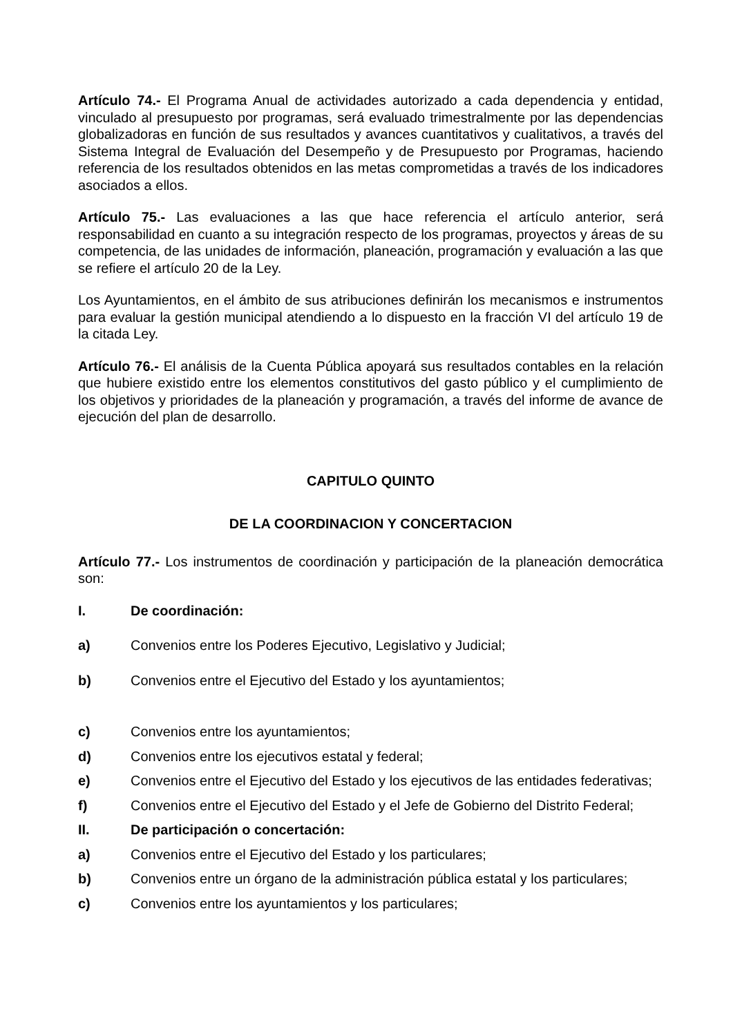Artículo 74.- El Programa Anual de actividades autorizado a cada dependencia y entidad, vinculado al presupuesto por programas, será evaluado trimestralmente por las dependencias globalizadoras en función de sus resultados y avances cuantitativos y cualitativos, a través del Sistema Integral de Evaluación del Desempeño y de Presupuesto por Programas, haciendo referencia de los resultados obtenidos en las metas comprometidas a través de los indicadores asociados a ellos.
Artículo 75.- Las evaluaciones a las que hace referencia el artículo anterior, será responsabilidad en cuanto a su integración respecto de los programas, proyectos y áreas de su competencia, de las unidades de información, planeación, programación y evaluación a las que se refiere el artículo 20 de la Ley.
Los Ayuntamientos, en el ámbito de sus atribuciones definirán los mecanismos e instrumentos para evaluar la gestión municipal atendiendo a lo dispuesto en la fracción VI del artículo 19 de la citada Ley.
Artículo 76.- El análisis de la Cuenta Pública apoyará sus resultados contables en la relación que hubiere existido entre los elementos constitutivos del gasto público y el cumplimiento de los objetivos y prioridades de la planeación y programación, a través del informe de avance de ejecución del plan de desarrollo.
CAPITULO QUINTO
DE LA COORDINACION Y CONCERTACION
Artículo 77.- Los instrumentos de coordinación y participación de la planeación democrática son:
I. De coordinación:
a) Convenios entre los Poderes Ejecutivo, Legislativo y Judicial;
b) Convenios entre el Ejecutivo del Estado y los ayuntamientos;
c) Convenios entre los ayuntamientos;
d) Convenios entre los ejecutivos estatal y federal;
e) Convenios entre el Ejecutivo del Estado y los ejecutivos de las entidades federativas;
f) Convenios entre el Ejecutivo del Estado y el Jefe de Gobierno del Distrito Federal;
II. De participación o concertación:
a) Convenios entre el Ejecutivo del Estado y los particulares;
b) Convenios entre un órgano de la administración pública estatal y los particulares;
c) Convenios entre los ayuntamientos y los particulares;